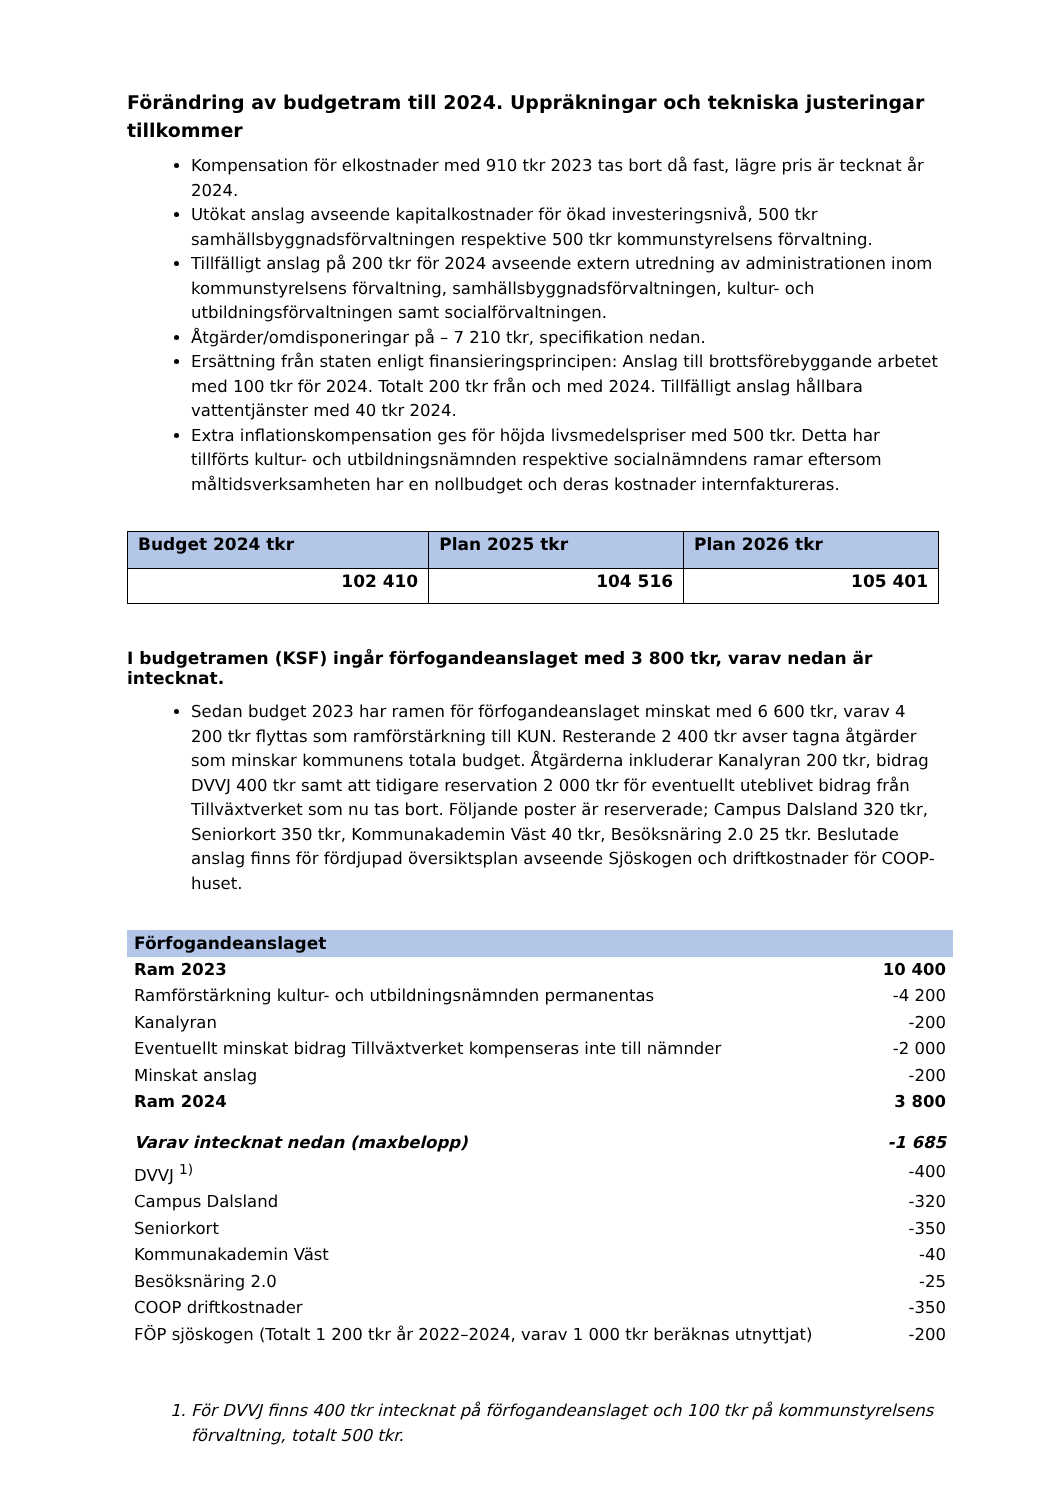Förändring av budgetram till 2024. Uppräkningar och tekniska justeringar tillkommer
Kompensation för elkostnader med 910 tkr 2023 tas bort då fast, lägre pris är tecknat år 2024.
Utökat anslag avseende kapitalkostnader för ökad investeringsnivå, 500 tkr samhällsbyggnadsförvaltningen respektive 500 tkr kommunstyrelsens förvaltning.
Tillfälligt anslag på 200 tkr för 2024 avseende extern utredning av administrationen inom kommunstyrelsens förvaltning, samhällsbyggnadsförvaltningen, kultur- och utbildningsförvaltningen samt socialförvaltningen.
Åtgärder/omdisponeringar på – 7 210 tkr, specifikation nedan.
Ersättning från staten enligt finansieringsprincipen: Anslag till brottsförebyggande arbetet med 100 tkr för 2024. Totalt 200 tkr från och med 2024. Tillfälligt anslag hållbara vattentjänster med 40 tkr 2024.
Extra inflationskompensation ges för höjda livsmedelspriser med 500 tkr. Detta har tillförts kultur- och utbildningsnämnden respektive socialnämndens ramar eftersom måltidsverksamheten har en nollbudget och deras kostnader internfaktureras.
| Budget 2024 tkr | Plan 2025 tkr | Plan 2026 tkr |
| --- | --- | --- |
| 102 410 | 104 516 | 105 401 |
I budgetramen (KSF) ingår förfogandeanslaget med 3 800 tkr, varav nedan är intecknat.
Sedan budget 2023 har ramen för förfogandeanslaget minskat med 6 600 tkr, varav 4 200 tkr flyttas som ramförstärkning till KUN. Resterande 2 400 tkr avser tagna åtgärder som minskar kommunens totala budget. Åtgärderna inkluderar Kanalyran 200 tkr, bidrag DVVJ 400 tkr samt att tidigare reservation 2 000 tkr för eventuellt uteblivet bidrag från Tillväxtverket som nu tas bort. Följande poster är reserverade; Campus Dalsland 320 tkr, Seniorkort 350 tkr, Kommunakademin Väst 40 tkr, Besöksnäring 2.0 25 tkr. Beslutade anslag finns för fördjupad översiktsplan avseende Sjöskogen och driftkostnader för COOP-huset.
| Förfogandeanslaget | |
| Ram 2023 | 10 400 |
| Ramförstärkning kultur- och utbildningsnämnden permanentas | -4 200 |
| Kanalyran | -200 |
| Eventuellt minskat bidrag Tillväxtverket kompenseras inte till nämnder | -2 000 |
| Minskat anslag | -200 |
| Ram 2024 | 3 800 |
| Varav intecknat nedan (maxbelopp) | -1 685 |
| DVVJ <sup>1)</sup> | -400 |
| Campus Dalsland | -320 |
| Seniorkort | -350 |
| Kommunakademin Väst | -40 |
| Besöksnäring 2.0 | -25 |
| COOP driftkostnader | -350 |
| FÖP sjöskogen (Totalt 1 200 tkr år 2022–2024, varav 1 000 tkr beräknas utnyttjat) | -200 |
1. För DVVJ finns 400 tkr intecknat på förfogandeanslaget och 100 tkr på kommunstyrelsens förvaltning, totalt 500 tkr.